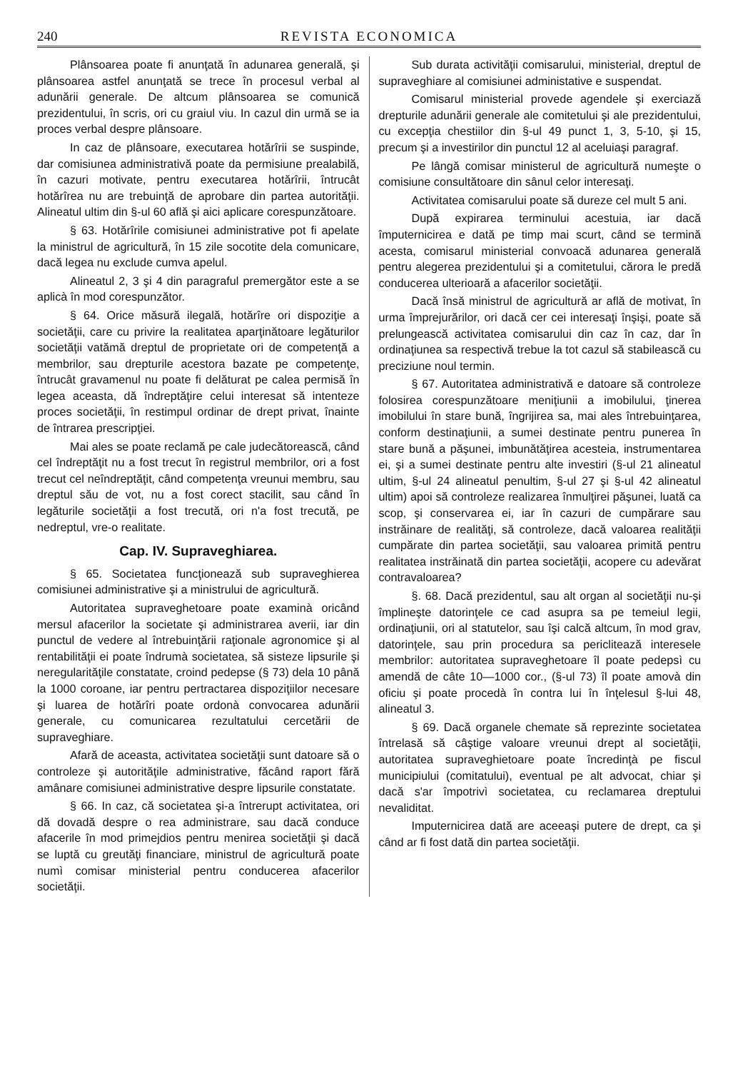240 REVISTA ECONOMICA
Plânsoarea poate fi anunţată în adunarea generală, şi plânsoarea astfel anunţată se trece în procesul verbal al adunării generale. De altcum plânsoarea se comunică prezidentului, în scris, ori cu graiul viu. In cazul din urmă se ia proces verbal despre plânsoare.
In caz de plânsoare, executarea hotărîrii se suspinde, dar comisiunea administrativă poate da permisiune prealabilă, în cazuri motivate, pentru executarea hotărîrii, întrucât hotărîrea nu are trebuinţă de aprobare din partea autorităţii. Alineatul ultim din §-ul 60 află şi aici aplicare corespunzătoare.
§ 63. Hotărîrile comisiunei administrative pot fi apelate la ministrul de agricultură, în 15 zile socotite dela comunicare, dacă legea nu exclude cumva apelul.
Alineatul 2, 3 şi 4 din paragraful premergător este a se aplicà în mod corespunzător.
§ 64. Orice măsură ilegală, hotărîre ori dispoziţie a societăţii, care cu privire la realitatea aparţinătoare legăturilor societăţii vatămă dreptul de proprietate ori de competenţă a membrilor, sau drepturile acestora bazate pe competenţe, întrucât gravamenul nu poate fi delăturat pe calea permisă în legea aceasta, dă îndreptăţire celui interesat să intenteze proces societăţii, în restimpul ordinar de drept privat, înainte de întrarea prescripţiei.
Mai ales se poate reclamă pe cale judecătorească, când cel îndreptăţit nu a fost trecut în registrul membrilor, ori a fost trecut cel neîndreptăţit, când competenţa vreunui membru, sau dreptul său de vot, nu a fost corect stacilit, sau când în legăturile societăţii a fost trecută, ori n'a fost trecută, pe nedreptul, vre-o realitate.
Cap. IV. Supraveghiarea.
§ 65. Societatea funcţionează sub supraveghierea comisiunei administrative şi a ministrului de agricultură.
Autoritatea supraveghetoare poate examinà oricând mersul afacerilor la societate şi administrarea averii, iar din punctul de vedere al întrebuinţării raţionale agronomice şi al rentabilităţii ei poate îndrumà societatea, să sisteze lipsurile şi neregularităţile constatate, croind pedepse (§ 73) dela 10 până la 1000 coroane, iar pentru pertractarea dispoziţiilor necesare şi luarea de hotărîri poate ordonà convocarea adunării generale, cu comunicarea rezultatului cercetării de supraveghiare.
Afară de aceasta, activitatea societăţii sunt datoare să o controleze şi autorităţile administrative, făcând raport fără amânare comisiunei administrative despre lipsurile constatate.
§ 66. In caz, că societatea şi-a întrerupt activitatea, ori dă dovadă despre o rea administrare, sau dacă conduce afacerile în mod primejdios pentru menirea societăţii şi dacă se luptă cu greutăţi financiare, ministrul de agricultură poate numì comisar ministerial pentru conducerea afacerilor societăţii.
Sub durata activităţii comisarului, ministerial, dreptul de supraveghiare al comisiunei administative e suspendat.
Comisarul ministerial provede agendele şi exerciază drepturile adunării generale ale comitetului şi ale prezidentului, cu excepţia chestiilor din §-ul 49 punct 1, 3, 5-10, şi 15, precum şi a investirilor din punctul 12 al aceluiaşi paragraf.
Pe lângă comisar ministerul de agricultură numeşte o comisiune consultătoare din sânul celor interesaţi.
Activitatea comisarului poate să dureze cel mult 5 ani.
După expirarea terminului acestuia, iar dacă împuternicirea e dată pe timp mai scurt, când se termină acesta, comisarul ministerial convoacă adunarea generală pentru alegerea prezidentului şi a comitetului, cărora le predă conducerea ulterioară a afacerilor societăţii.
Dacă însă ministrul de agricultură ar află de motivat, în urma împrejurărilor, ori dacă cer cei interesaţi înşişi, poate să prelungească activitatea comisarului din caz în caz, dar în ordinaţiunea sa respectivă trebue la tot cazul să stabilească cu preciziune noul termin.
§ 67. Autoritatea administrativă e datoare să controleze folosirea corespunzătoare meniţiunii a imobilului, ţinerea imobilului în stare bună, îngrijirea sa, mai ales întrebuinţarea, conform destinaţiunii, a sumei destinate pentru punerea în stare bună a păşunei, imbunătăţirea acesteia, instrumentarea ei, şi a sumei destinate pentru alte investiri (§-ul 21 alineatul ultim, §-ul 24 alineatul penultim, §-ul 27 şi §-ul 42 alineatul ultim) apoi să controleze realizarea înmulţirei păşunei, luată ca scop, şi conservarea ei, iar în cazuri de cumpărare sau instrăinare de realităţi, să controleze, dacă valoarea realităţii cumpărate din partea societăţii, sau valoarea primită pentru realitatea instrăinată din partea societăţii, acopere cu adevărat contravaloarea?
§. 68. Dacă prezidentul, sau alt organ al societăţii nu-şi împlineşte datorinţele ce cad asupra sa pe temeiul legii, ordinaţiunii, ori al statutelor, sau îşi calcă altcum, în mod grav, datorinţele, sau prin procedura sa periclitează interesele membrilor: autoritatea supraveghetoare îl poate pedepsì cu amendă de câte 10—1000 cor., (§-ul 73) îl poate amovà din oficiu şi poate procedà în contra lui în înţelesul §-lui 48, alineatul 3.
§ 69. Dacă organele chemate să reprezinte societatea întrelasă să câştige valoare vreunui drept al societăţii, autoritatea supraveghietoare poate încredinţà pe fiscul municipiului (comitatului), eventual pe alt advocat, chiar şi dacă s'ar împotrivì societatea, cu reclamarea dreptului nevaliditat.
Imputernicirea dată are aceeaşi putere de drept, ca şi când ar fi fost dată din partea societăţii.